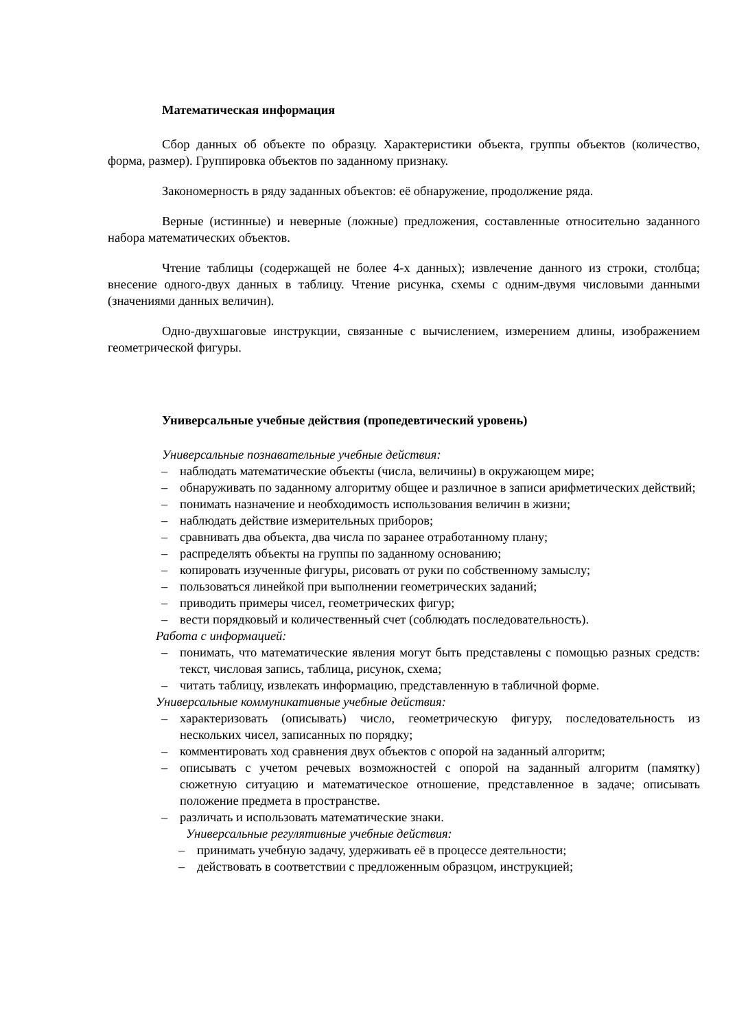Математическая информация
Сбор данных об объекте по образцу. Характеристики объекта, группы объектов (количество, форма, размер). Группировка объектов по заданному признаку.
Закономерность в ряду заданных объектов: её обнаружение, продолжение ряда.
Верные (истинные) и неверные (ложные) предложения, составленные относительно заданного набора математических объектов.
Чтение таблицы (содержащей не более 4-х данных); извлечение данного из строки, столбца; внесение одного-двух данных в таблицу. Чтение рисунка, схемы с одним-двумя числовыми данными (значениями данных величин).
Одно-двухшаговые инструкции, связанные с вычислением, измерением длины, изображением геометрической фигуры.
Универсальные учебные действия (пропедевтический уровень)
Универсальные познавательные учебные действия:
– наблюдать математические объекты (числа, величины) в окружающем мире;
– обнаруживать по заданному алгоритму общее и различное в записи арифметических действий;
– понимать назначение и необходимость использования величин в жизни;
– наблюдать действие измерительных приборов;
– сравнивать два объекта, два числа по заранее отработанному плану;
– распределять объекты на группы по заданному основанию;
– копировать изученные фигуры, рисовать от руки по собственному замыслу;
– пользоваться линейкой при выполнении геометрических заданий;
– приводить примеры чисел, геометрических фигур;
– вести порядковый и количественный счет (соблюдать последовательность).
Работа с информацией:
– понимать, что математические явления могут быть представлены с помощью разных средств: текст, числовая запись, таблица, рисунок, схема;
– читать таблицу, извлекать информацию, представленную в табличной форме.
Универсальные коммуникативные учебные действия:
– характеризовать (описывать) число, геометрическую фигуру, последовательность из нескольких чисел, записанных по порядку;
– комментировать ход сравнения двух объектов с опорой на заданный алгоритм;
– описывать с учетом речевых возможностей с опорой на заданный алгоритм (памятку) сюжетную ситуацию и математическое отношение, представленное в задаче; описывать положение предмета в пространстве.
– различать и использовать математические знаки.
Универсальные регулятивные учебные действия:
– принимать учебную задачу, удерживать её в процессе деятельности;
– действовать в соответствии с предложенным образцом, инструкцией;